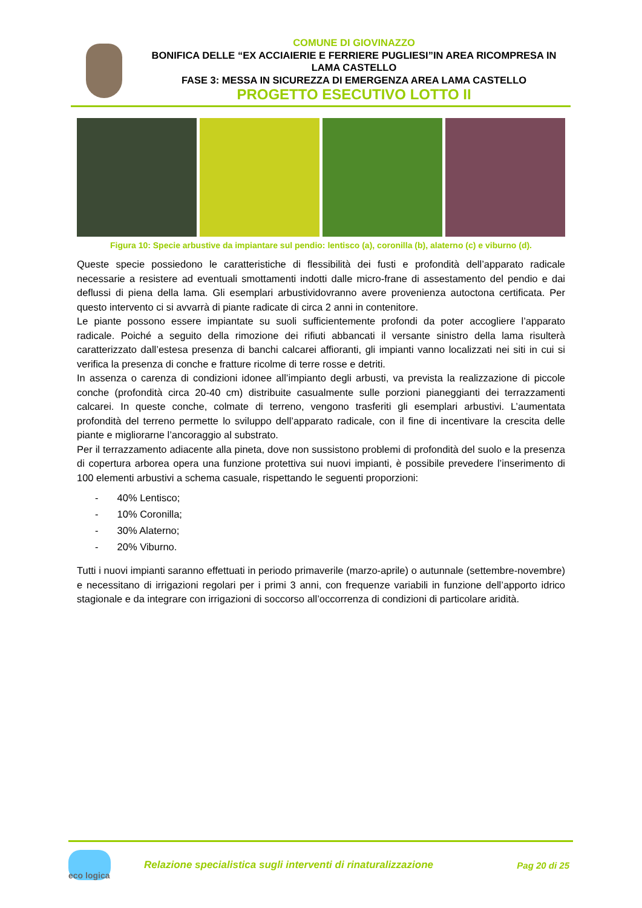COMUNE DI GIOVINAZZO
BONIFICA DELLE “EX ACCIAIERIE E FERRIERE PUGLIESI”IN AREA RICOMPRESA IN LAMA CASTELLO
FASE 3: MESSA IN SICUREZZA DI EMERGENZA AREA LAMA CASTELLO
PROGETTO ESECUTIVO LOTTO II
Figura 10: Specie arbustive da impiantare sul pendio: lentisco (a), coronilla (b), alaterno (c) e viburno (d).
Queste specie possiedono le caratteristiche di flessibilità dei fusti e profondità dell’apparato radicale necessarie a resistere ad eventuali smottamenti indotti dalle micro-frane di assestamento del pendio e dai deflussi di piena della lama. Gli esemplari arbustividovranno avere provenienza autoctona certificata. Per questo intervento ci si avvarrà di piante radicate di circa 2 anni in contenitore.
Le piante possono essere impiantate su suoli sufficientemente profondi da poter accogliere l’apparato radicale. Poiché a seguito della rimozione dei rifiuti abbancati il versante sinistro della lama risulterà caratterizzato dall’estesa presenza di banchi calcarei affioranti, gli impianti vanno localizzati nei siti in cui si verifica la presenza di conche e fratture ricolme di terre rosse e detriti.
In assenza o carenza di condizioni idonee all’impianto degli arbusti, va prevista la realizzazione di piccole conche (profondità circa 20-40 cm) distribuite casualmente sulle porzioni pianeggianti dei terrazzamenti calcarei. In queste conche, colmate di terreno, vengono trasferiti gli esemplari arbustivi. L’aumentata profondità del terreno permette lo sviluppo dell’apparato radicale, con il fine di incentivare la crescita delle piante e migliorarne l’ancoraggio al substrato.
Per il terrazzamento adiacente alla pineta, dove non sussistono problemi di profondità del suolo e la presenza di copertura arborea opera una funzione protettiva sui nuovi impianti, è possibile prevedere l’inserimento di 100 elementi arbustivi a schema casuale, rispettando le seguenti proporzioni:
- 40% Lentisco;
- 10% Coronilla;
- 30% Alaterno;
- 20% Viburno.
Tutti i nuovi impianti saranno effettuati in periodo primaverile (marzo-aprile) o autunnale (settembre-novembre) e necessitano di irrigazioni regolari per i primi 3 anni, con frequenze variabili in funzione dell’apporto idrico stagionale e da integrare con irrigazioni di soccorso all’occorrenza di condizioni di particolare aridità.
eco logica
Relazione specialistica sugli interventi di rinaturalizzazione
Pag 20 di 25